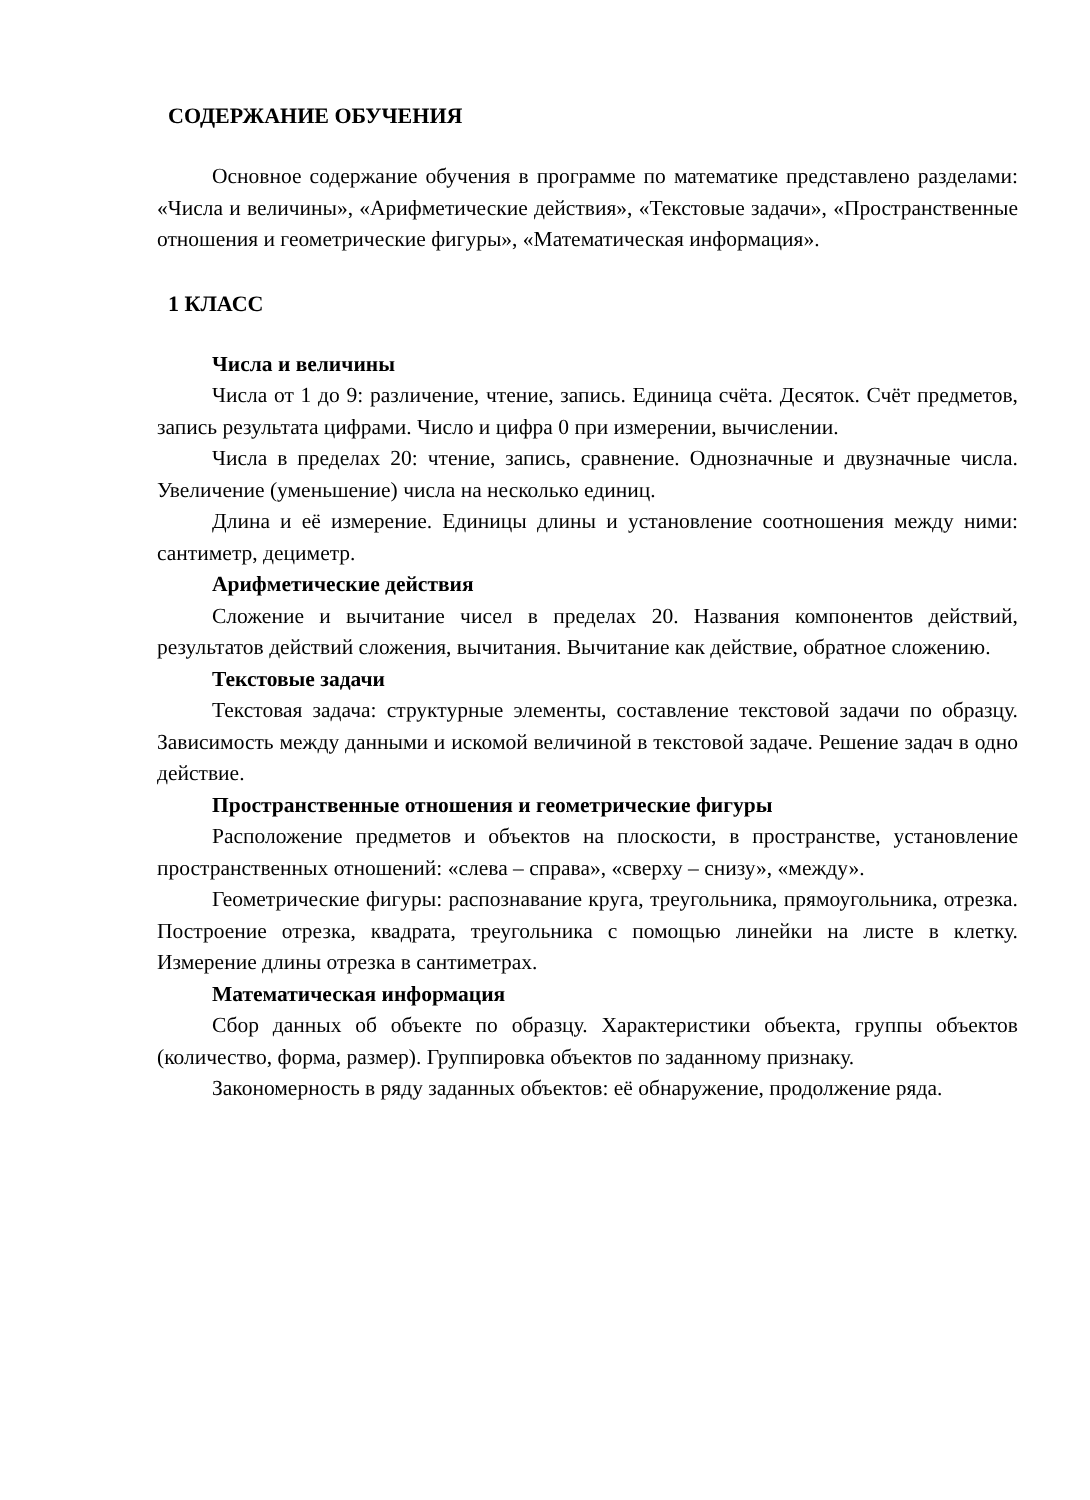СОДЕРЖАНИЕ ОБУЧЕНИЯ
Основное содержание обучения в программе по математике представлено разделами: «Числа и величины», «Арифметические действия», «Текстовые задачи», «Пространственные отношения и геометрические фигуры», «Математическая информация».
1 КЛАСС
Числа и величины
Числа от 1 до 9: различение, чтение, запись. Единица счёта. Десяток. Счёт предметов, запись результата цифрами. Число и цифра 0 при измерении, вычислении.
Числа в пределах 20: чтение, запись, сравнение. Однозначные и двузначные числа. Увеличение (уменьшение) числа на несколько единиц.
Длина и её измерение. Единицы длины и установление соотношения между ними: сантиметр, дециметр.
Арифметические действия
Сложение и вычитание чисел в пределах 20. Названия компонентов действий, результатов действий сложения, вычитания. Вычитание как действие, обратное сложению.
Текстовые задачи
Текстовая задача: структурные элементы, составление текстовой задачи по образцу. Зависимость между данными и искомой величиной в текстовой задаче. Решение задач в одно действие.
Пространственные отношения и геометрические фигуры
Расположение предметов и объектов на плоскости, в пространстве, установление пространственных отношений: «слева – справа», «сверху – снизу», «между».
Геометрические фигуры: распознавание круга, треугольника, прямоугольника, отрезка. Построение отрезка, квадрата, треугольника с помощью линейки на листе в клетку. Измерение длины отрезка в сантиметрах.
Математическая информация
Сбор данных об объекте по образцу. Характеристики объекта, группы объектов (количество, форма, размер). Группировка объектов по заданному признаку.
Закономерность в ряду заданных объектов: её обнаружение, продолжение ряда.